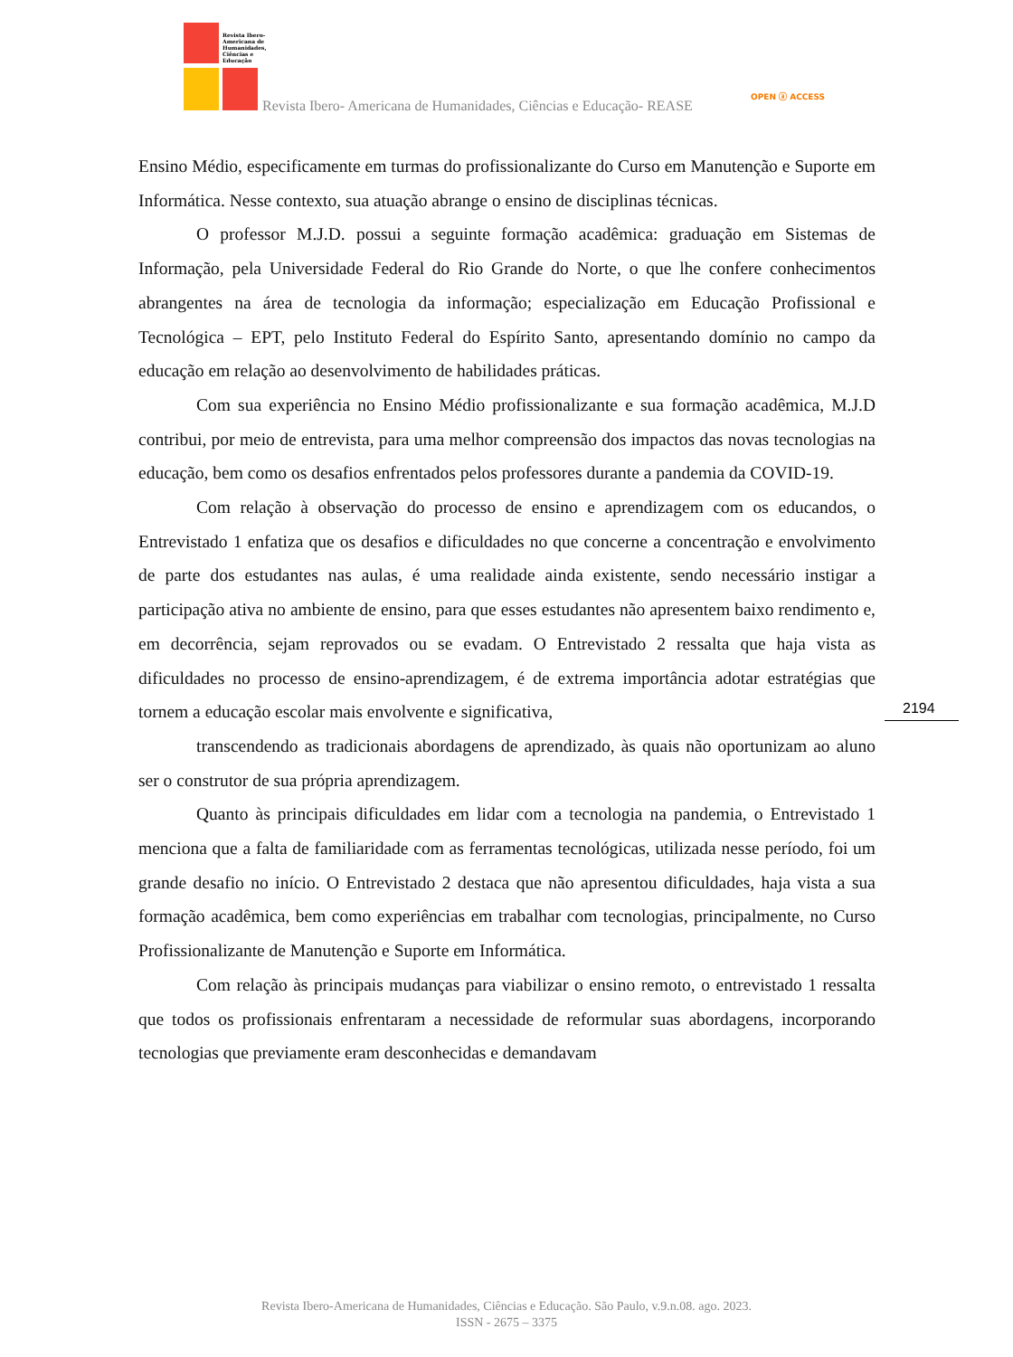Revista Ibero-
Americana de
Humanidades,
Ciências e
Educação
Revista Ibero- Americana de Humanidades, Ciências e Educação- REASE
OPEN ⓐ ACCESS
Ensino Médio, especificamente em turmas do profissionalizante do Curso em Manutenção e Suporte em Informática. Nesse contexto, sua atuação abrange o ensino de disciplinas técnicas.
O professor M.J.D. possui a seguinte formação acadêmica: graduação em Sistemas de Informação, pela Universidade Federal do Rio Grande do Norte, o que lhe confere conhecimentos abrangentes na área de tecnologia da informação; especialização em Educação Profissional e Tecnológica – EPT, pelo Instituto Federal do Espírito Santo, apresentando domínio no campo da educação em relação ao desenvolvimento de habilidades práticas.
Com sua experiência no Ensino Médio profissionalizante e sua formação acadêmica, M.J.D contribui, por meio de entrevista, para uma melhor compreensão dos impactos das novas tecnologias na educação, bem como os desafios enfrentados pelos professores durante a pandemia da COVID-19.
Com relação à observação do processo de ensino e aprendizagem com os educandos, o Entrevistado 1 enfatiza que os desafios e dificuldades no que concerne a concentração e envolvimento de parte dos estudantes nas aulas, é uma realidade ainda existente, sendo necessário instigar a participação ativa no ambiente de ensino, para que esses estudantes não apresentem baixo rendimento e, em decorrência, sejam reprovados ou se evadam. O Entrevistado 2 ressalta que haja vista as dificuldades no processo de ensino-aprendizagem, é de extrema importância adotar estratégias que tornem a educação escolar mais envolvente e significativa,
transcendendo as tradicionais abordagens de aprendizado, às quais não oportunizam ao aluno ser o construtor de sua própria aprendizagem.
Quanto às principais dificuldades em lidar com a tecnologia na pandemia, o Entrevistado 1 menciona que a falta de familiaridade com as ferramentas tecnológicas, utilizada nesse período, foi um grande desafio no início. O Entrevistado 2 destaca que não apresentou dificuldades, haja vista a sua formação acadêmica, bem como experiências em trabalhar com tecnologias, principalmente, no Curso Profissionalizante de Manutenção e Suporte em Informática.
Com relação às principais mudanças para viabilizar o ensino remoto, o entrevistado 1 ressalta que todos os profissionais enfrentaram a necessidade de reformular suas abordagens, incorporando tecnologias que previamente eram desconhecidas e demandavam
2194
Revista Ibero-Americana de Humanidades, Ciências e Educação. São Paulo, v.9.n.08. ago. 2023.
ISSN - 2675 – 3375